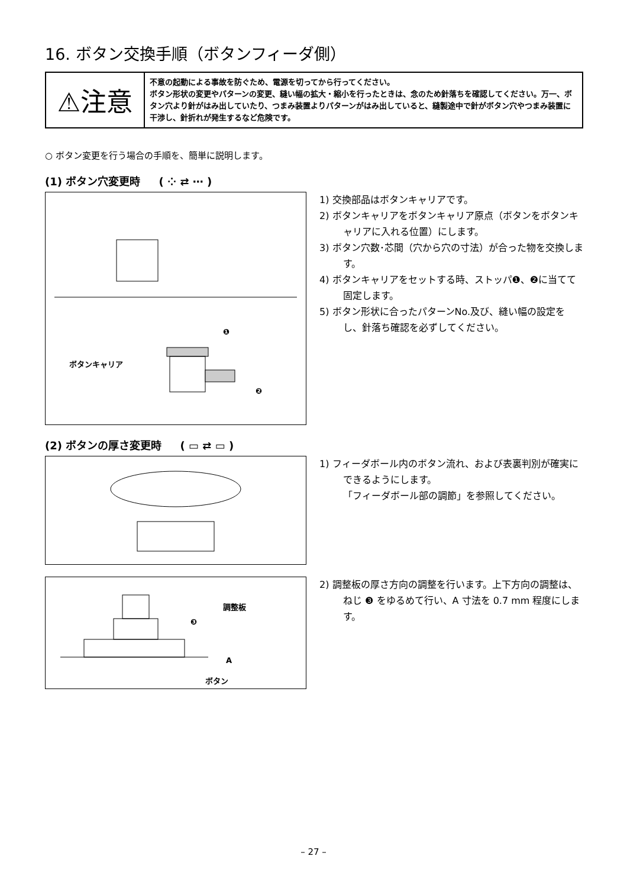16. ボタン交換手順（ボタンフィーダ側）
⚠注意
不意の起動による事故を防ぐため、電源を切ってから行ってください。
ボタン形状の変更やパターンの変更、縫い幅の拡大・縮小を行ったときは、念のため針落ちを確認してください。万一、ボタン穴より針がはみ出していたり、つまみ装置よりパターンがはみ出していると、縫製途中で針がボタン穴やつまみ装置に干渉し、針折れが発生するなど危険です。
○ ボタン変更を行う場合の手順を、簡単に説明します。
(1) ボタン穴変更時 ( ⁘ ⇄ ⋯ )
ボタンキャリア
❶
❷
1) 交換部品はボタンキャリアです。
2) ボタンキャリアをボタンキャリア原点（ボタンをボタンキャリアに入れる位置）にします。
3) ボタン穴数･芯間（穴から穴の寸法）が合った物を交換します。
4) ボタンキャリアをセットする時、ストッパ❶、❷に当てて固定します。
5) ボタン形状に合ったパターンNo.及び、縫い幅の設定をし、針落ち確認を必ずしてください。
(2) ボタンの厚さ変更時 ( ▭ ⇄ ▭ )
1) フィーダボール内のボタン流れ、および表裏判別が確実にできるようにします。
「フィーダボール部の調節」を参照してください。
調整板
❸
A
ボタン
2) 調整板の厚さ方向の調整を行います。上下方向の調整は、ねじ ❸ をゆるめて行い、A 寸法を 0.7 mm 程度にします。
– 27 –